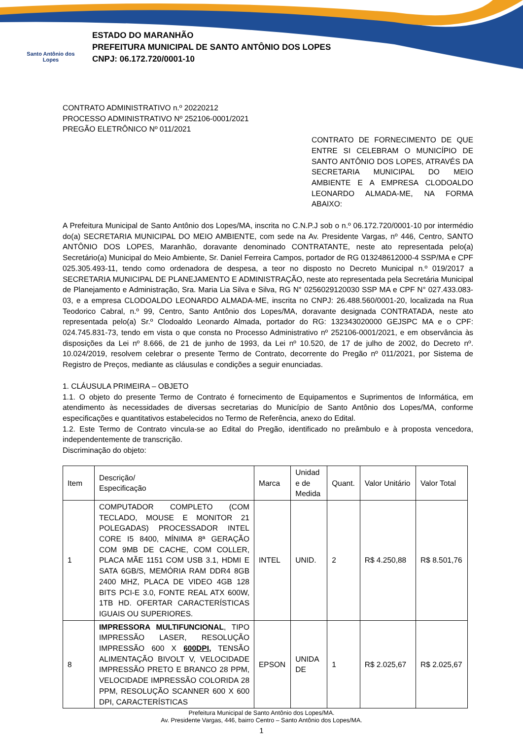Santo Antônio dos Lopes
ESTADO DO MARANHÃO
PREFEITURA MUNICIPAL DE SANTO ANTÔNIO DOS LOPES
CNPJ: 06.172.720/0001-10
CONTRATO ADMINISTRATIVO n.º 20220212
PROCESSO ADMINISTRATIVO Nº 252106-0001/2021
PREGÃO ELETRÔNICO Nº 011/2021
CONTRATO DE FORNECIMENTO DE QUE ENTRE SI CELEBRAM O MUNICÍPIO DE SANTO ANTÔNIO DOS LOPES, ATRAVÉS DA SECRETARIA MUNICIPAL DO MEIO AMBIENTE E A EMPRESA CLODOALDO LEONARDO ALMADA-ME, NA FORMA ABAIXO:
A Prefeitura Municipal de Santo Antônio dos Lopes/MA, inscrita no C.N.P.J sob o n.º 06.172.720/0001-10 por intermédio do(a) SECRETARIA MUNICIPAL DO MEIO AMBIENTE, com sede na Av. Presidente Vargas, nº 446, Centro, SANTO ANTÔNIO DOS LOPES, Maranhão, doravante denominado CONTRATANTE, neste ato representada pelo(a) Secretário(a) Municipal do Meio Ambiente, Sr. Daniel Ferreira Campos, portador de RG 013248612000-4 SSP/MA e CPF 025.305.493-11, tendo como ordenadora de despesa, a teor no disposto no Decreto Municipal n.º 019/2017 a SECRETARIA MUNICIPAL DE PLANEJAMENTO E ADMINISTRAÇÃO, neste ato representada pela Secretária Municipal de Planejamento e Administração, Sra. Maria Lia Silva e Silva, RG N° 0256029120030 SSP MA e CPF N° 027.433.083-03, e a empresa CLODOALDO LEONARDO ALMADA-ME, inscrita no CNPJ: 26.488.560/0001-20, localizada na Rua Teodorico Cabral, n.º 99, Centro, Santo Antônio dos Lopes/MA, doravante designada CONTRATADA, neste ato representada pelo(a) Sr.º Clodoaldo Leonardo Almada, portador do RG: 132343020000 GEJSPC MA e o CPF: 024.745.831-73, tendo em vista o que consta no Processo Administrativo nº 252106-0001/2021, e em observância às disposições da Lei nº 8.666, de 21 de junho de 1993, da Lei nº 10.520, de 17 de julho de 2002, do Decreto nº. 10.024/2019, resolvem celebrar o presente Termo de Contrato, decorrente do Pregão nº 011/2021, por Sistema de Registro de Preços, mediante as cláusulas e condições a seguir enunciadas.
1. CLÁUSULA PRIMEIRA – OBJETO
1.1. O objeto do presente Termo de Contrato é fornecimento de Equipamentos e Suprimentos de Informática, em atendimento às necessidades de diversas secretarias do Município de Santo Antônio dos Lopes/MA, conforme especificações e quantitativos estabelecidos no Termo de Referência, anexo do Edital.
1.2. Este Termo de Contrato vincula-se ao Edital do Pregão, identificado no preâmbulo e à proposta vencedora, independentemente de transcrição.
Discriminação do objeto:
| Item | Descrição/ Especificação | Marca | Unidad e de Medida | Quant. | Valor Unitário | Valor Total |
| 1 | COMPUTADOR COMPLETO (COM TECLADO, MOUSE E MONITOR 21 POLEGADAS) PROCESSADOR INTEL CORE I5 8400, MÍNIMA 8ª GERAÇÃO COM 9MB DE CACHE, COM COLLER, PLACA MÃE 1151 COM USB 3.1, HDMI E SATA 6GB/S, MEMÓRIA RAM DDR4 8GB 2400 MHZ, PLACA DE VIDEO 4GB 128 BITS PCI-E 3.0, FONTE REAL ATX 600W, 1TB HD. OFERTAR CARACTERÍSTICAS IGUAIS OU SUPERIORES. | INTEL | UNID. | 2 | R$ 4.250,88 | R$ 8.501,76 |
| 8 | IMPRESSORA MULTIFUNCIONAL , TIPO IMPRESSÃO LASER, RESOLUÇÃO IMPRESSÃO 600 X 600DPI , TENSÃO ALIMENTAÇÃO BIVOLT V, VELOCIDADE IMPRESSÃO PRETO E BRANCO 28 PPM, VELOCIDADE IMPRESSÃO COLORIDA 28 PPM, RESOLUÇÃO SCANNER 600 X 600 DPI, CARACTERÍSTICAS | EPSON | UNIDA DE | 1 | R$ 2.025,67 | R$ 2.025,67 |
Prefeitura Municipal de Santo Antônio dos Lopes/MA.
Av. Presidente Vargas, 446, bairro Centro – Santo Antônio dos Lopes/MA.
1